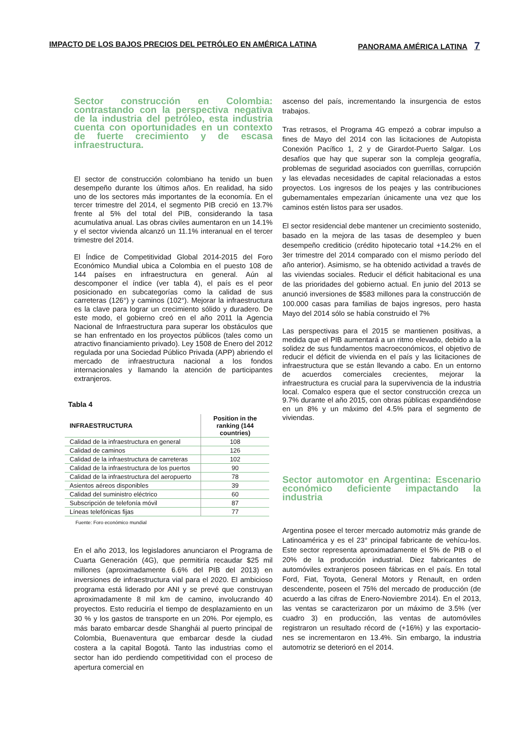IMPACTO DE LOS BAJOS PRECIOS DEL PETRÓLEO EN AMÉRICA LATINA PANORAMA AMÉRICA LATINA 7
Sector construcción en Colombia: contrastando con la perspectiva negativa de la industria del petróleo, esta industria cuenta con oportunidades en un contexto de fuerte crecimiento y de escasa infraestructura.
El sector de construcción colombiano ha tenido un buen desempeño durante los últimos años. En realidad, ha sido uno de los sectores más importantes de la economía. En el tercer trimestre del 2014, el segmento PIB creció en 13.7% frente al 5% del total del PIB, considerando la tasa acumulativa anual. Las obras civiles aumentaron en un 14.1% y el sector vivienda alcanzó un 11.1% interanual en el tercer trimestre del 2014.
El Índice de Competitividad Global 2014-2015 del Foro Económico Mundial ubica a Colombia en el puesto 108 de 144 países en infraestructura en general. Aún al descomponer el índice (ver tabla 4), el país es el peor posicionado en subcategorías como la calidad de sus carreteras (126°) y caminos (102°). Mejorar la infraestructura es la clave para lograr un crecimiento sólido y duradero. De este modo, el gobierno creó en el año 2011 la Agencia Nacional de Infraestructura para superar los obstáculos que se han enfrentado en los proyectos públicos (tales como un atractivo financiamiento privado). Ley 1508 de Enero del 2012 regulada por una Sociedad Público Privada (APP) abriendo el mercado de infraestructura nacional a los fondos internacionales y llamando la atención de participantes extranjeros.
Tabla 4
| INFRAESTRUCTURA | Position in the ranking (144 countries) |
| --- | --- |
| Calidad de la infraestructura en general | 108 |
| Calidad de caminos | 126 |
| Calidad de la infraestructura de carreteras | 102 |
| Calidad de la infraestructura de los puertos | 90 |
| Calidad de la infraestructura del aeropuerto | 78 |
| Asientos aéreos disponibles | 39 |
| Calidad del suministro eléctrico | 60 |
| Subscripción de telefonía móvil | 87 |
| Líneas telefónicas fijas | 77 |
Fuente: Foro económico mundial
En el año 2013, los legisladores anunciaron el Programa de Cuarta Generación (4G), que permitiría recaudar $25 mil millones (aproximadamente 6.6% del PIB del 2013) en inversiones de infraestructura vial para el 2020. El ambicioso programa está liderado por ANI y se prevé que construyan aproximadamente 8 mil km de camino, involucrando 40 proyectos. Esto reduciría el tiempo de desplazamiento en un 30 % y los gastos de transporte en un 20%. Por ejemplo, es más barato embarcar desde Shanghái al puerto principal de Colombia, Buenaventura que embarcar desde la ciudad costera a la capital Bogotá. Tanto las industrias como el sector han ido perdiendo competitividad con el proceso de apertura comercial en
ascenso del país, incrementando la insurgencia de estos trabajos.
Tras retrasos, el Programa 4G empezó a cobrar impulso a fines de Mayo del 2014 con las licitaciones de Autopista Conexión Pacífico 1, 2 y de Girardot-Puerto Salgar. Los desafíos que hay que superar son la compleja geografía, problemas de seguridad asociados con guerrillas, corrupción y las elevadas necesidades de capital relacionadas a estos proyectos. Los ingresos de los peajes y las contribuciones gubernamentales empezarían únicamente una vez que los caminos estén listos para ser usados.
El sector residencial debe mantener un crecimiento sostenido, basado en la mejora de las tasas de desempleo y buen desempeño crediticio (crédito hipotecario total +14.2% en el 3er trimestre del 2014 comparado con el mismo período del año anterior). Asimismo, se ha obtenido actividad a través de las viviendas sociales. Reducir el déficit habitacional es una de las prioridades del gobierno actual. En junio del 2013 se anunció inversiones de $583 millones para la construcción de 100.000 casas para familias de bajos ingresos, pero hasta Mayo del 2014 sólo se había construido el 7%
Las perspectivas para el 2015 se mantienen positivas, a medida que el PIB aumentará a un ritmo elevado, debido a la solidez de sus fundamentos macroeconómicos, el objetivo de reducir el déficit de vivienda en el país y las licitaciones de infraestructura que se están llevando a cabo. En un entorno de acuerdos comerciales crecientes, mejorar la infraestructura es crucial para la supervivencia de la industria local. Comalco espera que el sector construcción crezca un 9.7% durante el año 2015, con obras públicas expandiéndose en un 8% y un máximo del 4.5% para el segmento de viviendas.
Sector automotor en Argentina: Escenario económico deficiente impactando la industria
Argentina posee el tercer mercado automotriz más grande de Latinoamérica y es el 23° principal fabricante de vehícu-los. Este sector representa aproximadamente el 5% de PIB o el 20% de la producción industrial. Diez fabricantes de automóviles extranjeros poseen fábricas en el país. En total Ford, Fiat, Toyota, General Motors y Renault, en orden descendente, poseen el 75% del mercado de producción (de acuerdo a las cifras de Enero-Noviembre 2014). En el 2013, las ventas se caracterizaron por un máximo de 3.5% (ver cuadro 3) en producción, las ventas de automóviles registraron un resultado récord de (+16%) y las exportacio-nes se incrementaron en 13.4%. Sin embargo, la industria automotriz se deterioró en el 2014.